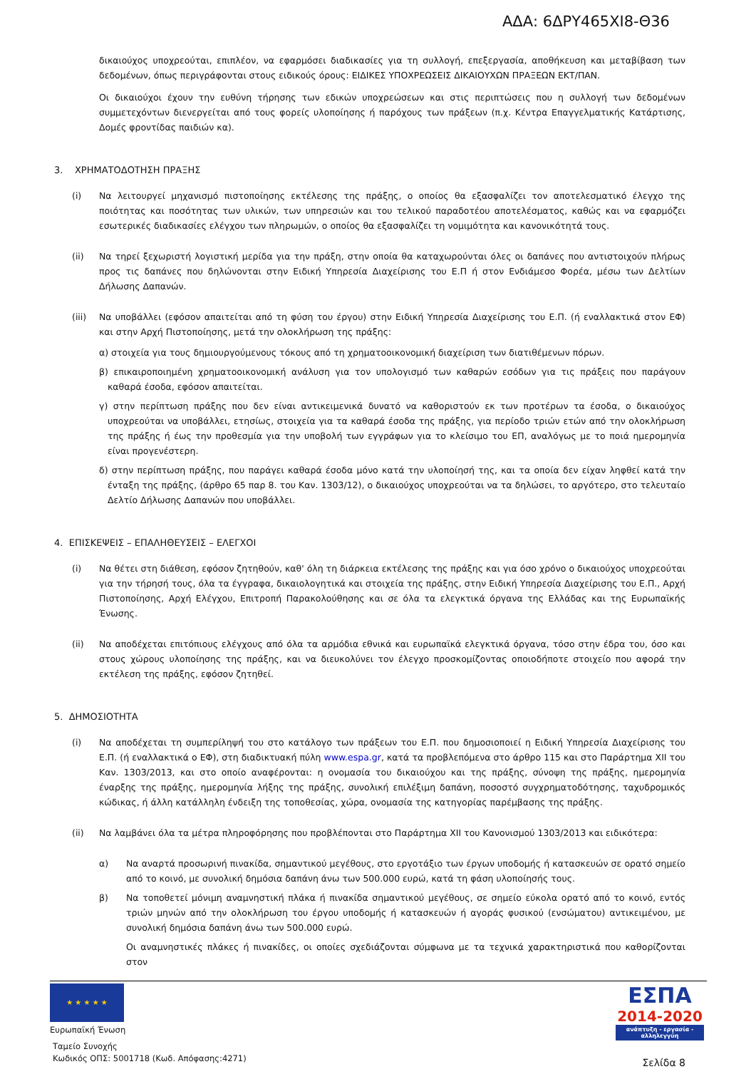ΑΔΑ: 6ΔΡΥ465ΧΙ8-Θ36
δικαιούχος υποχρεούται, επιπλέον, να εφαρμόσει διαδικασίες για τη συλλογή, επεξεργασία, αποθήκευση και μεταβίβαση των δεδομένων, όπως περιγράφονται στους ειδικούς όρους: ΕΙΔΙΚΕΣ ΥΠΟΧΡΕΩΣΕΙΣ ΔΙΚΑΙΟΥΧΩΝ ΠΡΑΞΕΩΝ ΕΚΤ/ΠΑΝ.
Οι δικαιούχοι έχουν την ευθύνη τήρησης των εδικών υποχρεώσεων και στις περιπτώσεις που η συλλογή των δεδομένων συμμετεχόντων διενεργείται από τους φορείς υλοποίησης ή παρόχους των πράξεων (π.χ. Κέντρα Επαγγελματικής Κατάρτισης, Δομές φροντίδας παιδιών κα).
3. ΧΡΗΜΑΤΟΔΟΤΗΣΗ ΠΡΑΞΗΣ
(i) Να λειτουργεί μηχανισμό πιστοποίησης εκτέλεσης της πράξης, ο οποίος θα εξασφαλίζει τον αποτελεσματικό έλεγχο της ποιότητας και ποσότητας των υλικών, των υπηρεσιών και του τελικού παραδοτέου αποτελέσματος, καθώς και να εφαρμόζει εσωτερικές διαδικασίες ελέγχου των πληρωμών, ο οποίος θα εξασφαλίζει τη νομιμότητα και κανονικότητά τους.
(ii) Να τηρεί ξεχωριστή λογιστική μερίδα για την πράξη, στην οποία θα καταχωρούνται όλες οι δαπάνες που αντιστοιχούν πλήρως προς τις δαπάνες που δηλώνονται στην Ειδική Υπηρεσία Διαχείρισης του Ε.Π ή στον Ενδιάμεσο Φορέα, μέσω των Δελτίων Δήλωσης Δαπανών.
(iii) Να υποβάλλει (εφόσον απαιτείται από τη φύση του έργου) στην Ειδική Υπηρεσία Διαχείρισης του Ε.Π. (ή εναλλακτικά στον ΕΦ) και στην Αρχή Πιστοποίησης, μετά την ολοκλήρωση της πράξης:
α) στοιχεία για τους δημιουργούμενους τόκους από τη χρηματοοικονομική διαχείριση των διατιθέμενων πόρων.
β) επικαιροποιημένη χρηματοοικονομική ανάλυση για τον υπολογισμό των καθαρών εσόδων για τις πράξεις που παράγουν καθαρά έσοδα, εφόσον απαιτείται.
γ) στην περίπτωση πράξης που δεν είναι αντικειμενικά δυνατό να καθοριστούν εκ των προτέρων τα έσοδα, ο δικαιούχος υποχρεούται να υποβάλλει, ετησίως, στοιχεία για τα καθαρά έσοδα της πράξης, για περίοδο τριών ετών από την ολοκλήρωση της πράξης ή έως την προθεσμία για την υποβολή των εγγράφων για το κλείσιμο του ΕΠ, αναλόγως με το ποιά ημερομηνία είναι προγενέστερη.
δ) στην περίπτωση πράξης, που παράγει καθαρά έσοδα μόνο κατά την υλοποίησή της, και τα οποία δεν είχαν ληφθεί κατά την ένταξη της πράξης, (άρθρο 65 παρ 8. του Καν. 1303/12), ο δικαιούχος υποχρεούται να τα δηλώσει, το αργότερο, στο τελευταίο Δελτίο Δήλωσης Δαπανών που υποβάλλει.
4. ΕΠΙΣΚΕΨΕΙΣ – ΕΠΑΛΗΘΕΥΣΕΙΣ – ΕΛΕΓΧΟΙ
(i) Να θέτει στη διάθεση, εφόσον ζητηθούν, καθ' όλη τη διάρκεια εκτέλεσης της πράξης και για όσο χρόνο ο δικαιούχος υποχρεούται για την τήρησή τους, όλα τα έγγραφα, δικαιολογητικά και στοιχεία της πράξης, στην Ειδική Υπηρεσία Διαχείρισης του Ε.Π., Αρχή Πιστοποίησης, Αρχή Ελέγχου, Επιτροπή Παρακολούθησης και σε όλα τα ελεγκτικά όργανα της Ελλάδας και της Ευρωπαϊκής Ένωσης.
(ii) Να αποδέχεται επιτόπιους ελέγχους από όλα τα αρμόδια εθνικά και ευρωπαϊκά ελεγκτικά όργανα, τόσο στην έδρα του, όσο και στους χώρους υλοποίησης της πράξης, και να διευκολύνει τον έλεγχο προσκομίζοντας οποιοδήποτε στοιχείο που αφορά την εκτέλεση της πράξης, εφόσον ζητηθεί.
5. ΔΗΜΟΣΙΟΤΗΤΑ
(i) Να αποδέχεται τη συμπερίληψή του στο κατάλογο των πράξεων του Ε.Π. που δημοσιοποιεί η Ειδική Υπηρεσία Διαχείρισης του Ε.Π. (ή εναλλακτικά ο ΕΦ), στη διαδικτυακή πύλη www.espa.gr, κατά τα προβλεπόμενα στο άρθρο 115 και στο Παράρτημα XII του Καν. 1303/2013, και στο οποίο αναφέρονται: η ονομασία του δικαιούχου και της πράξης, σύνοψη της πράξης, ημερομηνία έναρξης της πράξης, ημερομηνία λήξης της πράξης, συνολική επιλέξιμη δαπάνη, ποσοστό συγχρηματοδότησης, ταχυδρομικός κώδικας, ή άλλη κατάλληλη ένδειξη της τοποθεσίας, χώρα, ονομασία της κατηγορίας παρέμβασης της πράξης.
(ii) Να λαμβάνει όλα τα μέτρα πληροφόρησης που προβλέπονται στο Παράρτημα XII του Κανονισμού 1303/2013 και ειδικότερα:
α) Να αναρτά προσωρινή πινακίδα, σημαντικού μεγέθους, στο εργοτάξιο των έργων υποδομής ή κατασκευών σε ορατό σημείο από το κοινό, με συνολική δημόσια δαπάνη άνω των 500.000 ευρώ, κατά τη φάση υλοποίησής τους.
β) Να τοποθετεί μόνιμη αναμνηστική πλάκα ή πινακίδα σημαντικού μεγέθους, σε σημείο εύκολα ορατό από το κοινό, εντός τριών μηνών από την ολοκλήρωση του έργου υποδομής ή κατασκευών ή αγοράς φυσικού (ενσώματου) αντικειμένου, με συνολική δημόσια δαπάνη άνω των 500.000 ευρώ.
Οι αναμνηστικές πλάκες ή πινακίδες, οι οποίες σχεδιάζονται σύμφωνα με τα τεχνικά χαρακτηριστικά που καθορίζονται στον
★ ★ ★ ★ ★
Ευρωπαϊκή Ένωση
Ταμείο Συνοχής
Κωδικός ΟΠΣ: 5001718 (Κωδ. Απόφασης:4271)
ΕΣΠΑ
2014-2020
ανάπτυξη - εργασία - αλληλεγγύη
Σελίδα 8